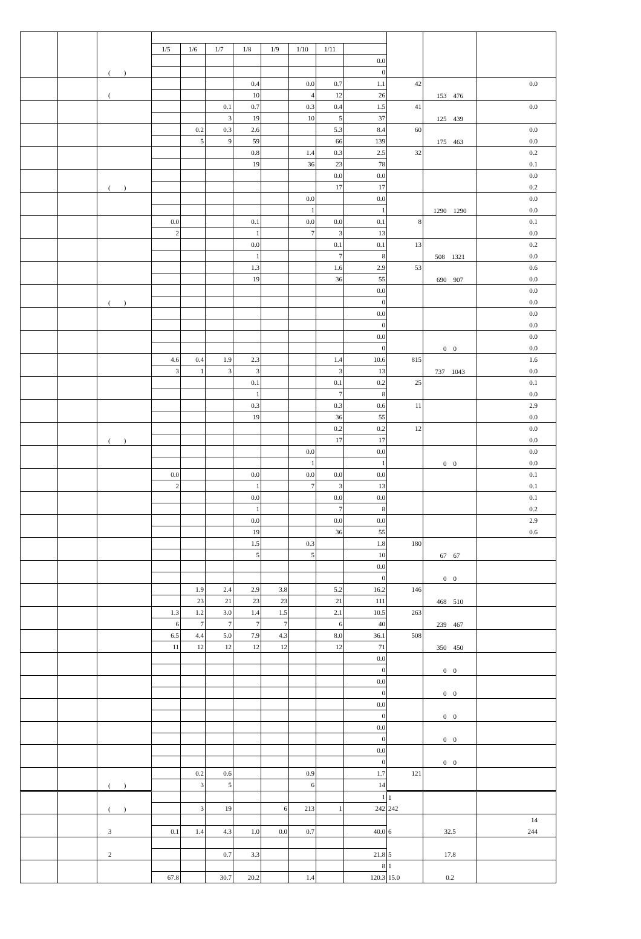| | | | 1/5 | 1/6 | 1/7 | 1/8 | 1/9 | 1/10 | 1/11 | | | | |
| --- | --- | --- | --- | --- | --- | --- | --- | --- | --- | --- | --- | --- | --- |
| | | | | | | | | | | 0.0 | | | |
| | | ( ) | | | | | | | | 0 | | | |
| | | | | | | 0.4 | | 0.0 | 0.7 | 1.1 | 42 | | 0.0 |
| | | ( | | | | 10 | | 4 | 12 | 26 | | 153 476 | |
| | | | | | 0.1 | 0.7 | | 0.3 | 0.4 | 1.5 | 41 | | 0.0 |
| | | | | | 3 | 19 | | 10 | 5 | 37 | | 125 439 | |
| | | | | 0.2 | 0.3 | 2.6 | | | 5.3 | 8.4 | 60 | | 0.0 |
| | | | | 5 | 9 | 59 | | | 66 | 139 | | 175 463 | 0.0 |
| | | | | | | 0.8 | | 1.4 | 0.3 | 2.5 | 32 | | 0.2 |
| | | | | | | 19 | | 36 | 23 | 78 | | | 0.1 |
| | | | | | | | | | 0.0 | 0.0 | | | 0.0 |
| | | ( ) | | | | | | | 17 | 17 | | | 0.2 |
| | | | | | | | | 0.0 | | 0.0 | | | 0.0 |
| | | | | | | | | 1 | | 1 | | 1290 1290 | 0.0 |
| | | | 0.0 | | | 0.1 | | 0.0 | 0.0 | 0.1 | 8 | | 0.1 |
| | | | 2 | | | 1 | | 7 | 3 | 13 | | | 0.0 |
| | | | | | | 0.0 | | | 0.1 | 0.1 | 13 | | 0.2 |
| | | | | | | 1 | | | 7 | 8 | | 508 1321 | 0.0 |
| | | | | | | 1.3 | | | 1.6 | 2.9 | 53 | | 0.6 |
| | | | | | | 19 | | | 36 | 55 | | 690 907 | 0.0 |
| | | | | | | | | | | 0.0 | | | 0.0 |
| | | ( ) | | | | | | | | 0 | | | 0.0 |
| | | | | | | | | | | 0.0 | | | 0.0 |
| | | | | | | | | | | 0 | | | 0.0 |
| | | | | | | | | | | 0.0 | | | 0.0 |
| | | | | | | | | | | 0 | | 0 0 | 0.0 |
| | | | 4.6 | 0.4 | 1.9 | 2.3 | | | 1.4 | 10.6 | 815 | | 1.6 |
| | | | 3 | 1 | 3 | 3 | | | 3 | 13 | | 737 1043 | 0.0 |
| | | | | | | 0.1 | | | 0.1 | 0.2 | 25 | | 0.1 |
| | | | | | | 1 | | | 7 | 8 | | | 0.0 |
| | | | | | | 0.3 | | | 0.3 | 0.6 | 11 | | 2.9 |
| | | | | | | 19 | | | 36 | 55 | | | 0.0 |
| | | | | | | | | | 0.2 | 0.2 | 12 | | 0.0 |
| | | ( ) | | | | | | | 17 | 17 | | | 0.0 |
| | | | | | | | | 0.0 | | 0.0 | | | 0.0 |
| | | | | | | | | 1 | | 1 | | 0 0 | 0.0 |
| | | | 0.0 | | | 0.0 | | 0.0 | 0.0 | 0.0 | | | 0.1 |
| | | | 2 | | | 1 | | 7 | 3 | 13 | | | 0.1 |
| | | | | | | 0.0 | | | 0.0 | 0.0 | | | 0.1 |
| | | | | | | 1 | | | 7 | 8 | | | 0.2 |
| | | | | | | 0.0 | | | 0.0 | 0.0 | | | 2.9 |
| | | | | | | 19 | | | 36 | 55 | | | 0.6 |
| | | | | | | 1.5 | | 0.3 | | 1.8 | 180 | | |
| | | | | | | 5 | | 5 | | 10 | | 67 67 | |
| | | | | | | | | | | 0.0 | | | |
| | | | | | | | | | | 0 | | 0 0 | |
| | | | | 1.9 | 2.4 | 2.9 | 3.8 | | 5.2 | 16.2 | 146 | | |
| | | | | 23 | 21 | 23 | 23 | | 21 | 111 | | 468 510 | |
| | | | 1.3 | 1.2 | 3.0 | 1.4 | 1.5 | | 2.1 | 10.5 | 263 | | |
| | | | 6 | 7 | 7 | 7 | 7 | | 6 | 40 | | 239 467 | |
| | | | 6.5 | 4.4 | 5.0 | 7.9 | 4.3 | | 8.0 | 36.1 | 508 | | |
| | | | 11 | 12 | 12 | 12 | 12 | | 12 | 71 | | 350 450 | |
| | | | | | | | | | | 0.0 | | | |
| | | | | | | | | | | 0 | | 0 0 | |
| | | | | | | | | | | 0.0 | | | |
| | | | | | | | | | | 0 | | 0 0 | |
| | | | | | | | | | | 0.0 | | | |
| | | | | | | | | | | 0 | | 0 0 | |
| | | | | | | | | | | 0.0 | | | |
| | | | | | | | | | | 0 | | 0 0 | |
| | | | | | | | | | | 0.0 | | | |
| | | | | | | | | | | 0 | | 0 0 | |
| | | | | 0.2 | 0.6 | | | 0.9 | | 1.7 | 121 | | |
| | | ( ) | | 3 | 5 | | | 6 | | 14 | | | |
| | | | | | | | | | | 1 | 1 | | |
| | | ( ) | | 3 | 19 | | 6 | 213 | 1 | 242 | 242 | | |
| | | | | | | | | | | | | | 14 |
| | | 3 | 0.1 | 1.4 | 4.3 | 1.0 | 0.0 | 0.7 | | 40.0 | 6 | 32.5 | 244 |
| | | 2 | | | 0.7 | 3.3 | | | | 21.8 | 5 | 17.8 | |
| | | | | | | | | | | 8 | 1 | | |
| | | | 67.8 | | 30.7 | 20.2 | | 1.4 | | 120.3 | 15.0 | 0.2 | |